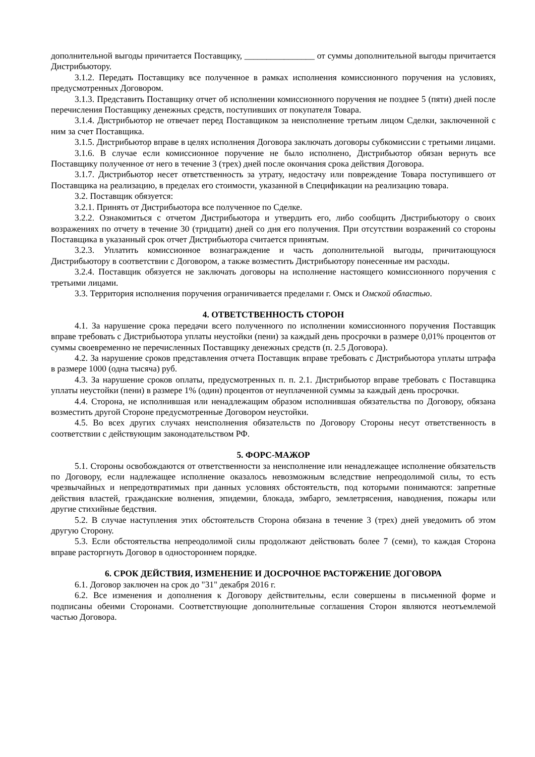дополнительной выгоды причитается Поставщику, ________________ от суммы дополнительной выгоды причитается Дистрибьютору.
3.1.2. Передать Поставщику все полученное в рамках исполнения комиссионного поручения на условиях, предусмотренных Договором.
3.1.3. Представить Поставщику отчет об исполнении комиссионного поручения не позднее 5 (пяти) дней после перечисления Поставщику денежных средств, поступивших от покупателя Товара.
3.1.4. Дистрибьютор не отвечает перед Поставщиком за неисполнение третьим лицом Сделки, заключенной с ним за счет Поставщика.
3.1.5. Дистрибьютор вправе в целях исполнения Договора заключать договоры субкомиссии с третьими лицами.
3.1.6. В случае если комиссионное поручение не было исполнено, Дистрибьютор обязан вернуть все Поставщику полученное от него в течение 3 (трех) дней после окончания срока действия Договора.
3.1.7. Дистрибьютор несет ответственность за утрату, недостачу или повреждение Товара поступившего от Поставщика на реализацию, в пределах его стоимости, указанной в Спецификации на реализацию товара.
3.2. Поставщик обязуется:
3.2.1. Принять от Дистрибьютора все полученное по Сделке.
3.2.2. Ознакомиться с отчетом Дистрибьютора и утвердить его, либо сообщить Дистрибьютору о своих возражениях по отчету в течение 30 (тридцати) дней со дня его получения. При отсутствии возражений со стороны Поставщика в указанный срок отчет Дистрибьютора считается принятым.
3.2.3. Уплатить комиссионное вознаграждение и часть дополнительной выгоды, причитающуюся Дистрибьютору в соответствии с Договором, а также возместить Дистрибьютору понесенные им расходы.
3.2.4. Поставщик обязуется не заключать договоры на исполнение настоящего комиссионного поручения с третьими лицами.
3.3. Территория исполнения поручения ограничивается пределами г. Омск и Омской областью.
4. ОТВЕТСТВЕННОСТЬ СТОРОН
4.1. За нарушение срока передачи всего полученного по исполнении комиссионного поручения Поставщик вправе требовать с Дистрибьютора уплаты неустойки (пени) за каждый день просрочки в размере 0,01% процентов от суммы своевременно не перечисленных Поставщику денежных средств (п. 2.5 Договора).
4.2. За нарушение сроков представления отчета Поставщик вправе требовать с Дистрибьютора уплаты штрафа в размере 1000 (одна тысяча) руб.
4.3. За нарушение сроков оплаты, предусмотренных п. п. 2.1. Дистрибьютор вправе требовать с Поставщика уплаты неустойки (пени) в размере 1% (один) процентов от неуплаченной суммы за каждый день просрочки.
4.4. Сторона, не исполнившая или ненадлежащим образом исполнившая обязательства по Договору, обязана возместить другой Стороне предусмотренные Договором неустойки.
4.5. Во всех других случаях неисполнения обязательств по Договору Стороны несут ответственность в соответствии с действующим законодательством РФ.
5. ФОРС-МАЖОР
5.1. Стороны освобождаются от ответственности за неисполнение или ненадлежащее исполнение обязательств по Договору, если надлежащее исполнение оказалось невозможным вследствие непреодолимой силы, то есть чрезвычайных и непредотвратимых при данных условиях обстоятельств, под которыми понимаются: запретные действия властей, гражданские волнения, эпидемии, блокада, эмбарго, землетрясения, наводнения, пожары или другие стихийные бедствия.
5.2. В случае наступления этих обстоятельств Сторона обязана в течение 3 (трех) дней уведомить об этом другую Сторону.
5.3. Если обстоятельства непреодолимой силы продолжают действовать более 7 (семи), то каждая Сторона вправе расторгнуть Договор в одностороннем порядке.
6. СРОК ДЕЙСТВИЯ, ИЗМЕНЕНИЕ И ДОСРОЧНОЕ РАСТОРЖЕНИЕ ДОГОВОРА
6.1. Договор заключен на срок до "31" декабря 2016 г.
6.2. Все изменения и дополнения к Договору действительны, если совершены в письменной форме и подписаны обеими Сторонами. Соответствующие дополнительные соглашения Сторон являются неотъемлемой частью Договора.